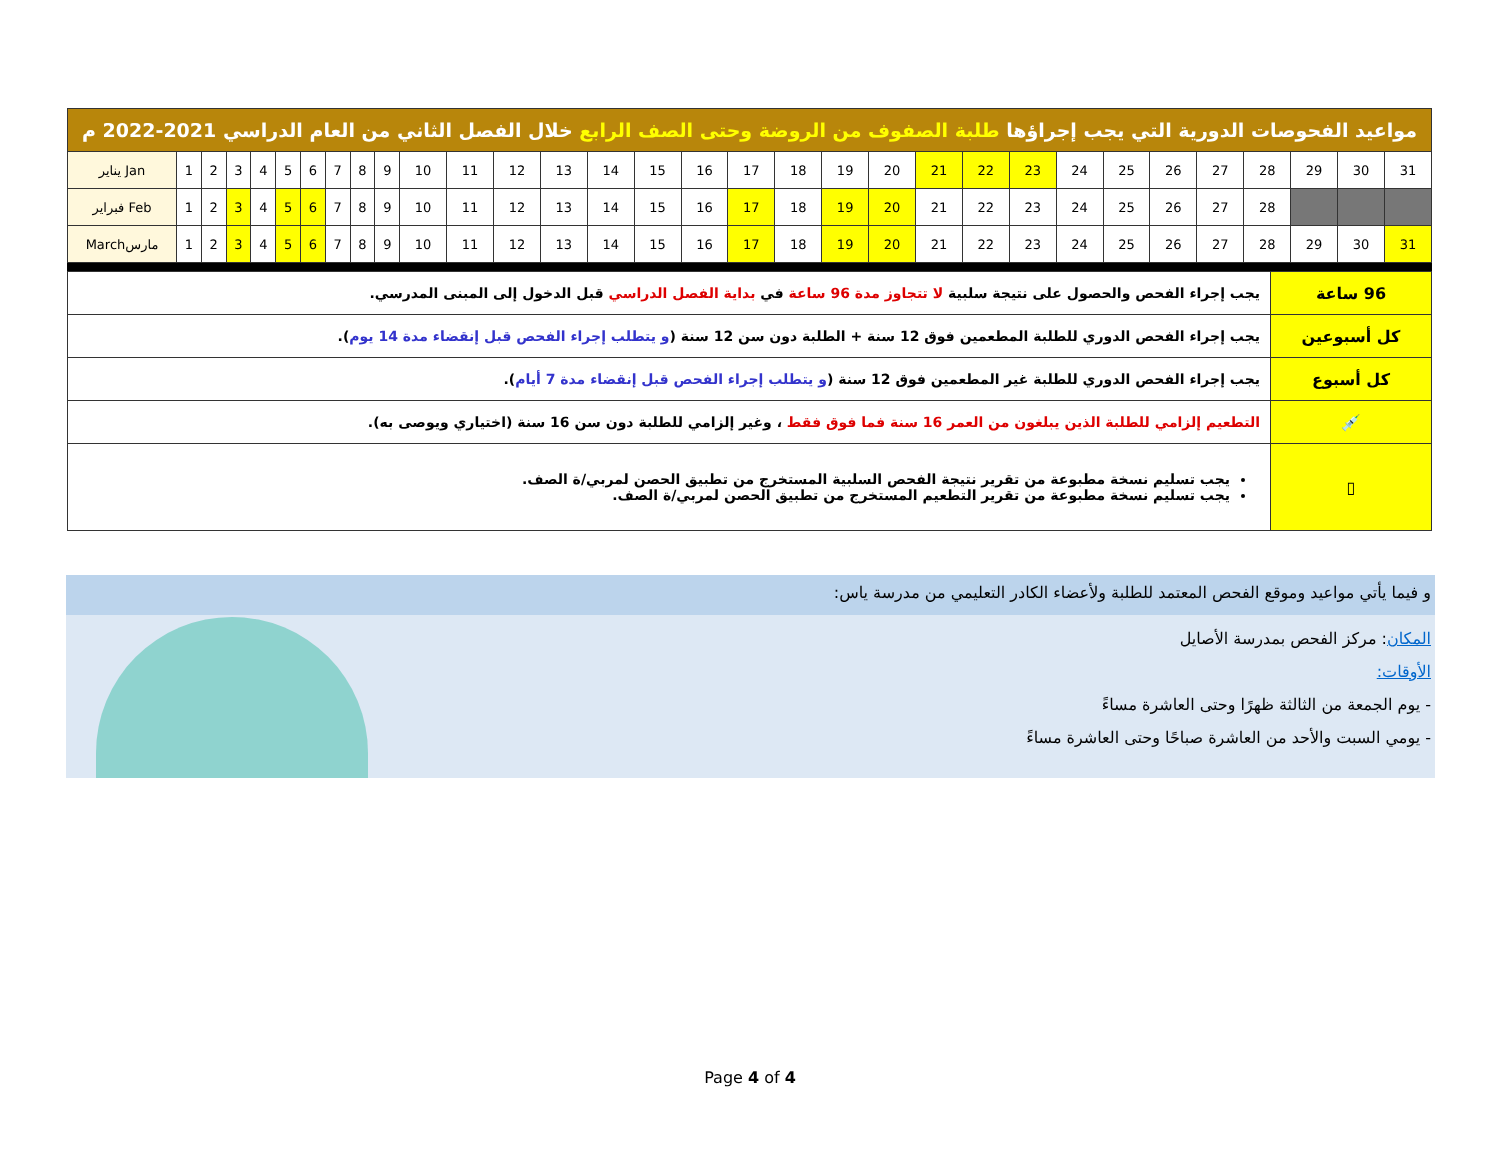| مواعيد الفحوصات الدورية التي يجب إجراؤها طلبة الصفوف من الروضة وحتى الصف الرابع خلال الفصل الثاني من العام الدراسي 2021-2022 م | | | | | | | | | | | | | | | | | | | | | | | | | | | | | | | |
| --- | --- | --- | --- | --- | --- | --- | --- | --- | --- | --- | --- | --- | --- | --- | --- | --- | --- | --- | --- | --- | --- | --- | --- | --- | --- | --- | --- | --- | --- | --- | --- |
| يناير Jan | 1 | 2 | 3 | 4 | 5 | 6 | 7 | 8 | 9 | 10 | 11 | 12 | 13 | 14 | 15 | 16 | 17 | 18 | 19 | 20 | 21 | 22 | 23 | 24 | 25 | 26 | 27 | 28 | 29 | 30 | 31 |
| فبراير Feb | 1 | 2 | 3 | 4 | 5 | 6 | 7 | 8 | 9 | 10 | 11 | 12 | 13 | 14 | 15 | 16 | 17 | 18 | 19 | 20 | 21 | 22 | 23 | 24 | 25 | 26 | 27 | 28 | | | |
| Marchمارس | 1 | 2 | 3 | 4 | 5 | 6 | 7 | 8 | 9 | 10 | 11 | 12 | 13 | 14 | 15 | 16 | 17 | 18 | 19 | 20 | 21 | 22 | 23 | 24 | 25 | 26 | 27 | 28 | 29 | 30 | 31 |
| 96 ساعة | يجب إجراء الفحص والحصول على نتيجة سلبية لا تتجاوز مدة 96 ساعة في بداية الفصل الدراسي قبل الدخول إلى المبنى المدرسي. |
| كل أسبوعين | يجب إجراء الفحص الدوري للطلبة المطعمين فوق 12 سنة + الطلبة دون سن 12 سنة ( و يتطلب إجراء الفحص قبل إنقضاء مدة 14 يوم ). |
| كل أسبوع | يجب إجراء الفحص الدوري للطلبة غير المطعمين فوق 12 سنة ( و يتطلب إجراء الفحص قبل إنقضاء مدة 7 أيام ). |
| 💉 | التطعيم إلزامي للطلبة الذين يبلغون من العمر 16 سنة فما فوق فقط ، وغير إلزامي للطلبة دون سن 16 سنة (اختياري ويوصى به). |
| ▯ | يجب تسليم نسخة مطبوعة من تقرير نتيجة الفحص السلبية المستخرج من تطبيق الحصن لمربي/ة الصف. يجب تسليم نسخة مطبوعة من تقرير التطعيم المستخرج من تطبيق الحصن لمربي/ة الصف. |
و فيما يأتي مواعيد وموقع الفحص المعتمد للطلبة ولأعضاء الكادر التعليمي من مدرسة ياس:
المكان: مركز الفحص بمدرسة الأصايل
الأوقات:
- يوم الجمعة من الثالثة ظهرًا وحتى العاشرة مساءً
- يومي السبت والأحد من العاشرة صباحًا وحتى العاشرة مساءً
Page 4 of 4